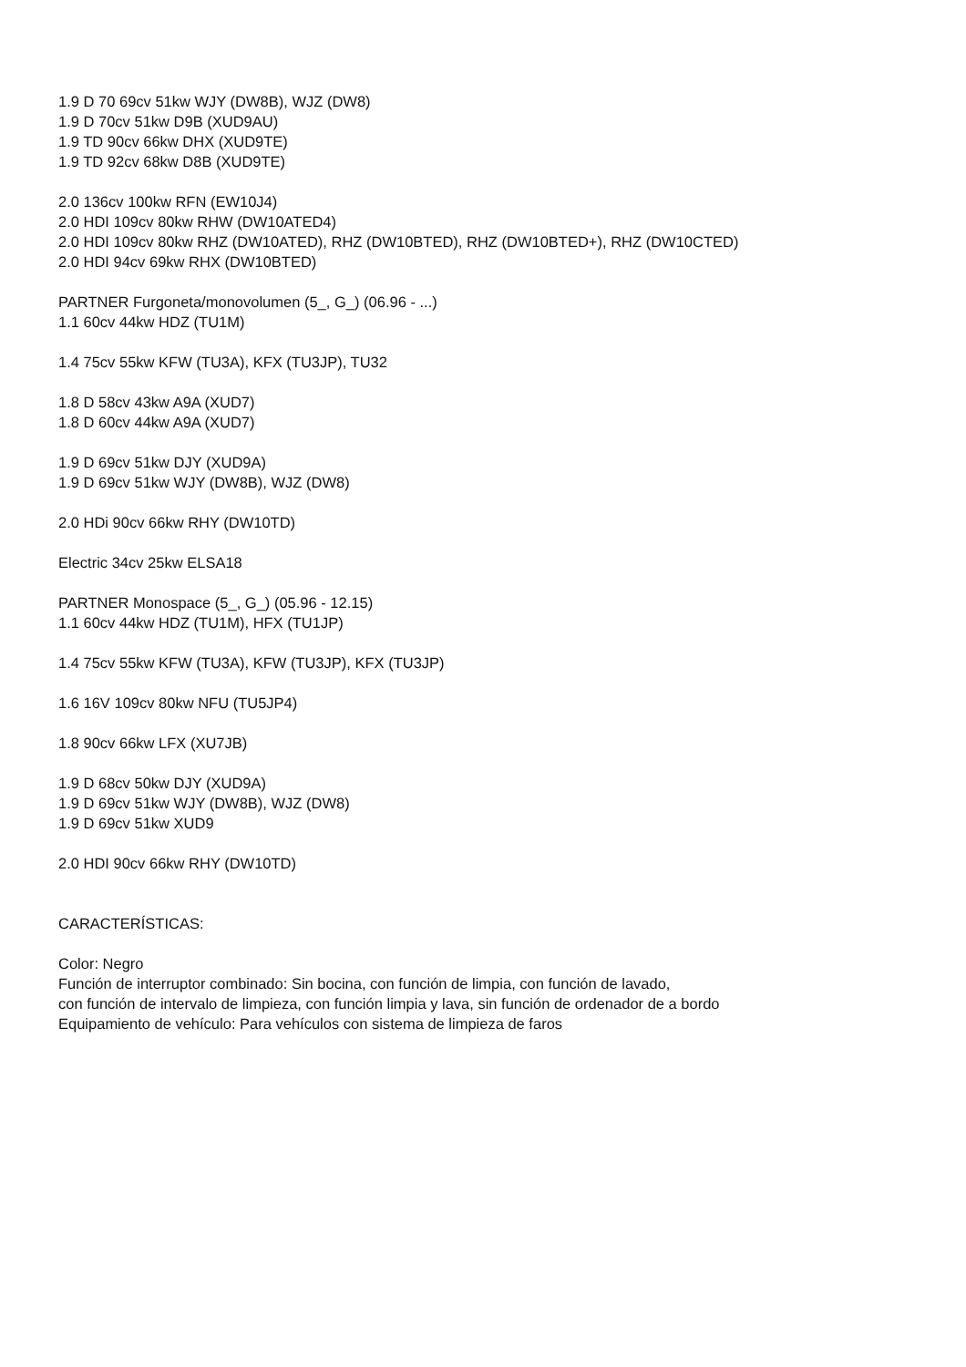1.9 D 70 69cv 51kw WJY (DW8B), WJZ (DW8)
1.9 D 70cv 51kw D9B (XUD9AU)
1.9 TD 90cv 66kw DHX (XUD9TE)
1.9 TD 92cv 68kw D8B (XUD9TE)
2.0 136cv 100kw RFN (EW10J4)
2.0 HDI 109cv 80kw RHW (DW10ATED4)
2.0 HDI 109cv 80kw RHZ (DW10ATED), RHZ (DW10BTED), RHZ (DW10BTED+), RHZ (DW10CTED)
2.0 HDI 94cv 69kw RHX (DW10BTED)
PARTNER Furgoneta/monovolumen (5_, G_) (06.96 - ...)
1.1 60cv 44kw HDZ (TU1M)
1.4 75cv 55kw KFW (TU3A), KFX (TU3JP), TU32
1.8 D 58cv 43kw A9A (XUD7)
1.8 D 60cv 44kw A9A (XUD7)
1.9 D 69cv 51kw DJY (XUD9A)
1.9 D 69cv 51kw WJY (DW8B), WJZ (DW8)
2.0 HDi 90cv 66kw RHY (DW10TD)
Electric 34cv 25kw ELSA18
PARTNER Monospace (5_, G_) (05.96 - 12.15)
1.1 60cv 44kw HDZ (TU1M), HFX (TU1JP)
1.4 75cv 55kw KFW (TU3A), KFW (TU3JP), KFX (TU3JP)
1.6 16V 109cv 80kw NFU (TU5JP4)
1.8 90cv 66kw LFX (XU7JB)
1.9 D 68cv 50kw DJY (XUD9A)
1.9 D 69cv 51kw WJY (DW8B), WJZ (DW8)
1.9 D 69cv 51kw XUD9
2.0 HDI 90cv 66kw RHY (DW10TD)
CARACTERÍSTICAS:
Color: Negro
Función de interruptor combinado: Sin bocina, con función de limpia, con función de lavado,
con función de intervalo de limpieza, con función limpia y lava, sin función de ordenador de a bordo
Equipamiento de vehículo: Para vehículos con sistema de limpieza de faros